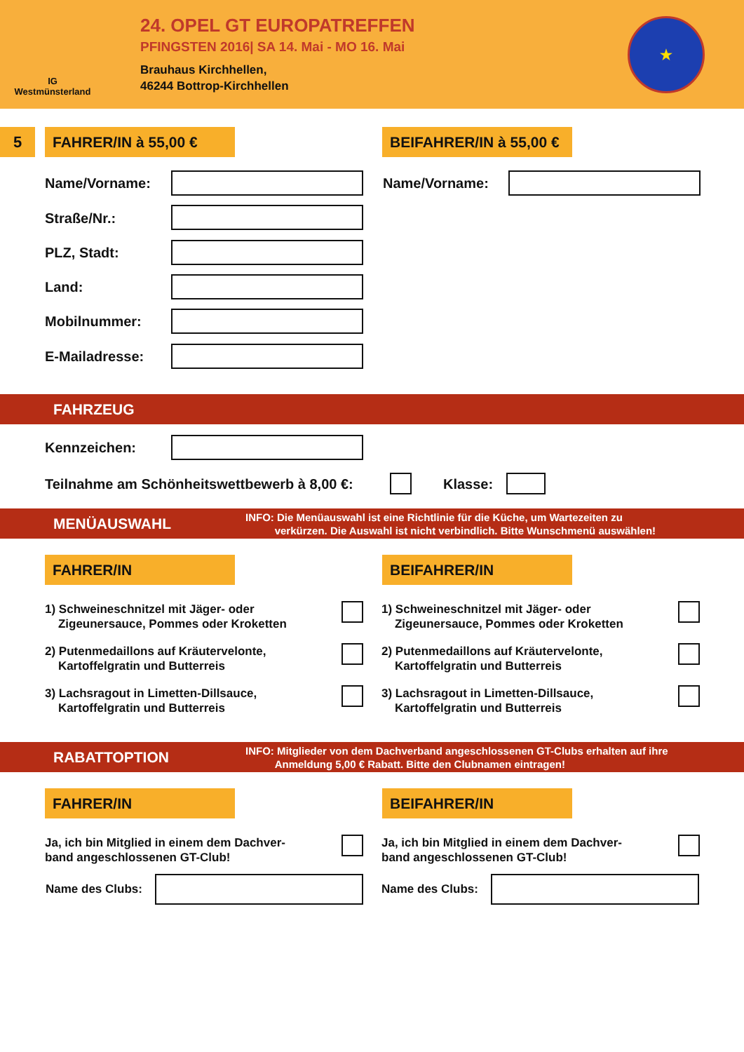IG
Westmünsterland
24. OPEL GT EUROPATREFFEN
PFINGSTEN 2016| SA 14. Mai - MO 16. Mai
Brauhaus Kirchhellen,
46244 Bottrop-Kirchhellen
★
5 FAHRER/IN à 55,00 €
BEIFAHRER/IN à 55,00 €
Name/Vorname: Name/Vorname:
Straße/Nr.:
PLZ, Stadt:
Land:
Mobilnummer:
E-Mailadresse:
FAHRZEUG
Kennzeichen:
Teilnahme am Schönheitswettbewerb à 8,00 €:
Klasse:
MENÜAUSWAHL
INFO: Die Menüauswahl ist eine Richtlinie für die Küche, um Wartezeiten zu
verkürzen. Die Auswahl ist nicht verbindlich. Bitte Wunschmenü auswählen!
FAHRER/IN BEIFAHRER/IN
1) Schweineschnitzel mit Jäger- oder
Zigeunersauce, Pommes oder Kroketten
1) Schweineschnitzel mit Jäger- oder
Zigeunersauce, Pommes oder Kroketten
2) Putenmedaillons auf Kräutervelonte,
Kartoffelgratin und Butterreis
2) Putenmedaillons auf Kräutervelonte,
Kartoffelgratin und Butterreis
3) Lachsragout in Limetten-Dillsauce,
Kartoffelgratin und Butterreis
3) Lachsragout in Limetten-Dillsauce,
Kartoffelgratin und Butterreis
RABATTOPTION
INFO: Mitglieder von dem Dachverband angeschlossenen GT-Clubs erhalten auf ihre
Anmeldung 5,00 € Rabatt. Bitte den Clubnamen eintragen!
FAHRER/IN BEIFAHRER/IN
Ja, ich bin Mitglied in einem dem Dachver-
band angeschlossenen GT-Club!
Ja, ich bin Mitglied in einem dem Dachver-
band angeschlossenen GT-Club!
Name des Clubs: Name des Clubs: